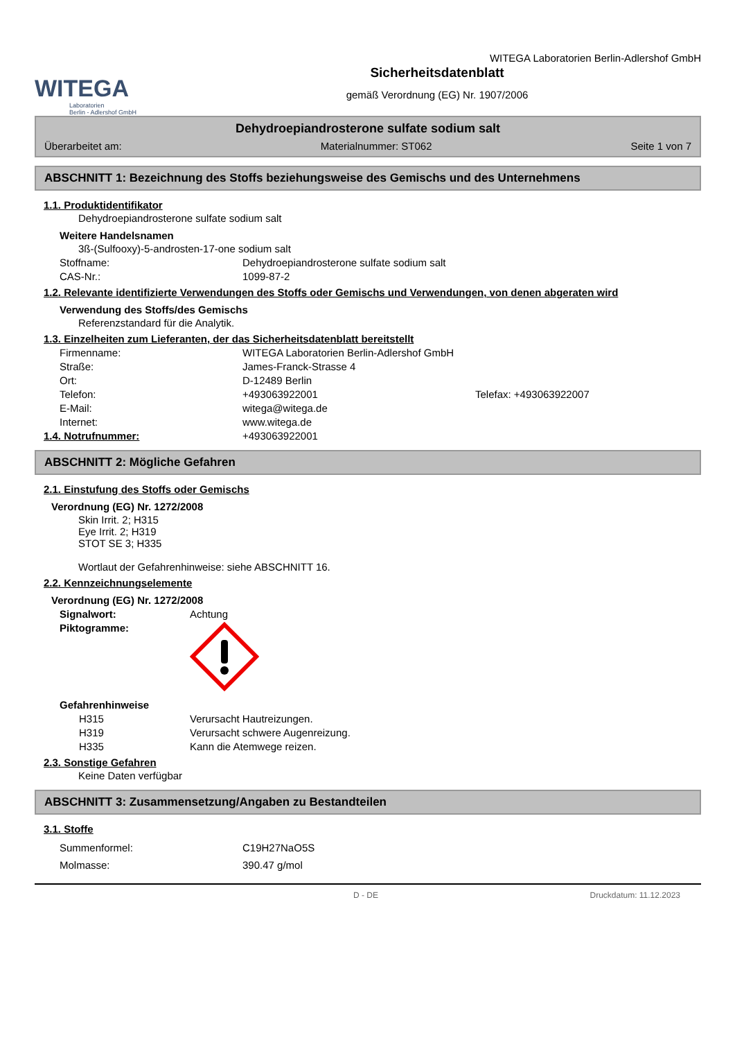WITEGA
Laboratorien
Berlin - Adlershof GmbH
WITEGA Laboratorien Berlin-Adlershof GmbH
Sicherheitsdatenblatt
gemäß Verordnung (EG) Nr. 1907/2006
Dehydroepiandrosterone sulfate sodium salt
Überarbeitet am: Materialnummer: ST062 Seite 1 von 7
ABSCHNITT 1: Bezeichnung des Stoffs beziehungsweise des Gemischs und des Unternehmens
1.1. Produktidentifikator
Dehydroepiandrosterone sulfate sodium salt
Weitere Handelsnamen
3ß-(Sulfooxy)-5-androsten-17-one sodium salt
Stoffname: Dehydroepiandrosterone sulfate sodium salt
CAS-Nr.: 1099-87-2
1.2. Relevante identifizierte Verwendungen des Stoffs oder Gemischs und Verwendungen, von denen abgeraten wird
Verwendung des Stoffs/des Gemischs
Referenzstandard für die Analytik.
1.3. Einzelheiten zum Lieferanten, der das Sicherheitsdatenblatt bereitstellt
Firmenname: WITEGA Laboratorien Berlin-Adlershof GmbH
Straße: James-Franck-Strasse 4
Ort: D-12489 Berlin
Telefon: +493063922001 Telefax: +493063922007
E-Mail: witega@witega.de
Internet: www.witega.de
1.4. Notrufnummer: +493063922001
ABSCHNITT 2: Mögliche Gefahren
2.1. Einstufung des Stoffs oder Gemischs
Verordnung (EG) Nr. 1272/2008
Skin Irrit. 2; H315
Eye Irrit. 2; H319
STOT SE 3; H335
Wortlaut der Gefahrenhinweise: siehe ABSCHNITT 16.
2.2. Kennzeichnungselemente
Verordnung (EG) Nr. 1272/2008
Signalwort: Achtung
Piktogramme:
Gefahrenhinweise
H315 Verursacht Hautreizungen.
H319 Verursacht schwere Augenreizung.
H335 Kann die Atemwege reizen.
2.3. Sonstige Gefahren
Keine Daten verfügbar
ABSCHNITT 3: Zusammensetzung/Angaben zu Bestandteilen
3.1. Stoffe
Summenformel: C19H27NaO5S
Molmasse: 390.47 g/mol
D - DE Druckdatum: 11.12.2023